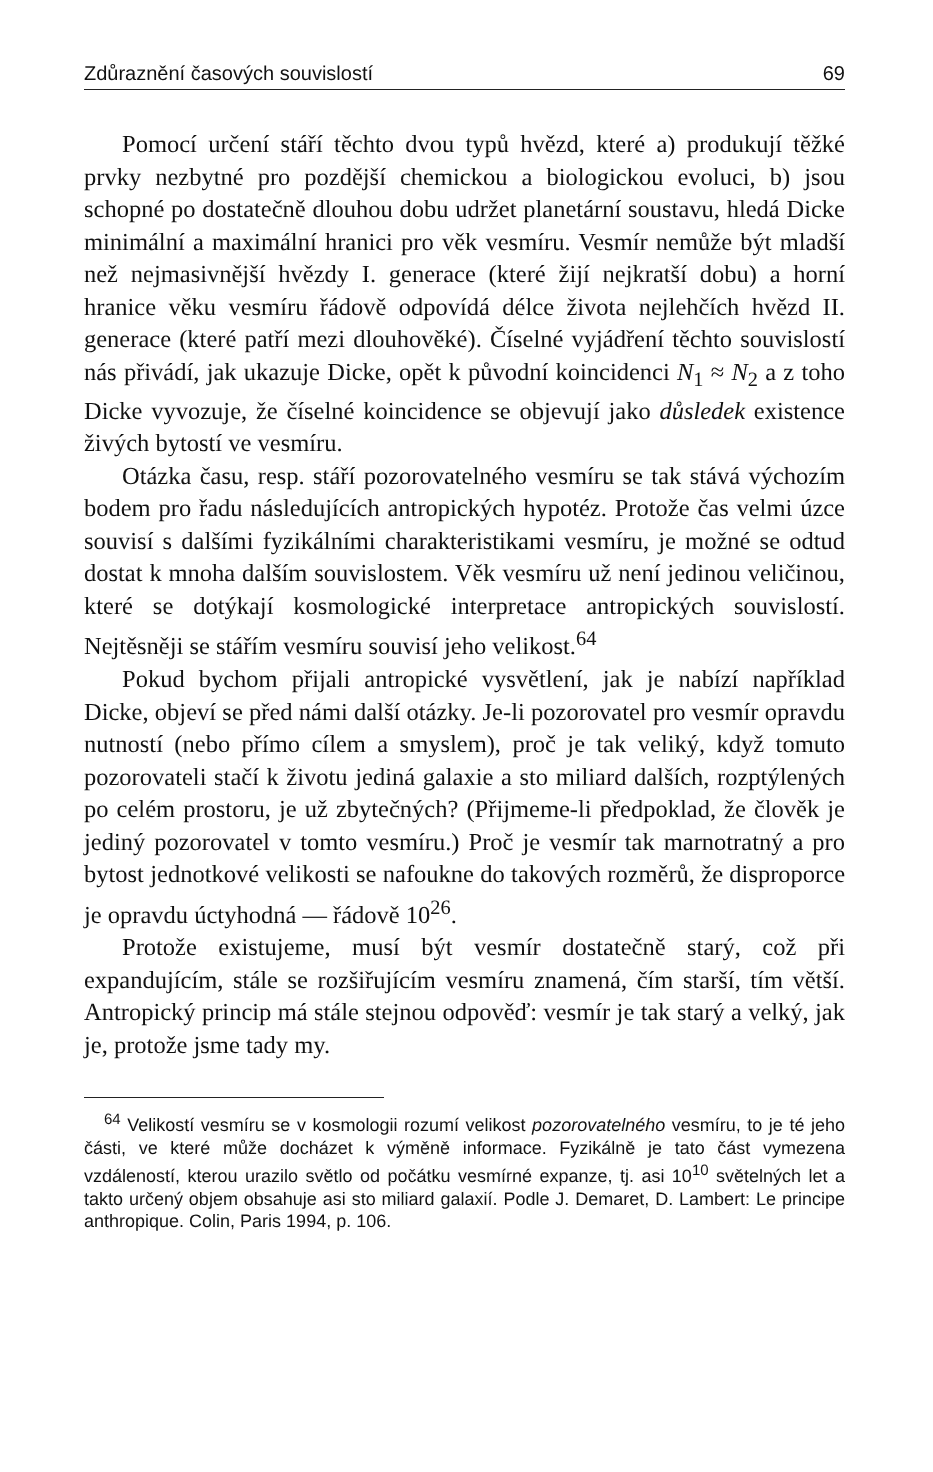Zdůraznění časových souvislostí 69
Pomocí určení stáří těchto dvou typů hvězd, které a) produkují těžké prvky nezbytné pro pozdější chemickou a biologickou evoluci, b) jsou schopné po dostatečně dlouhou dobu udržet planetární soustavu, hledá Dicke minimální a maximální hranici pro věk vesmíru. Vesmír nemůže být mladší než nejmasivnější hvězdy I. generace (které žijí nejkratší dobu) a horní hranice věku vesmíru řádově odpovídá délce života nejlehčích hvězd II. generace (které patří mezi dlouhověké). Číselné vyjádření těchto souvislostí nás přivádí, jak ukazuje Dicke, opět k původní koincidenci N<sub>1</sub> ≈ N<sub>2</sub> a z toho Dicke vyvozuje, že číselné koincidence se objevují jako důsledek existence živých bytostí ve vesmíru.
Otázka času, resp. stáří pozorovatelného vesmíru se tak stává výchozím bodem pro řadu následujících antropických hypotéz. Protože čas velmi úzce souvisí s dalšími fyzikálními charakteristikami vesmíru, je možné se odtud dostat k mnoha dalším souvislostem. Věk vesmíru už není jedinou veličinou, které se dotýkají kosmologické interpretace antropických souvislostí. Nejtěsněji se stářím vesmíru souvisí jeho velikost.<sup>64</sup>
Pokud bychom přijali antropické vysvětlení, jak je nabízí například Dicke, objeví se před námi další otázky. Je-li pozorovatel pro vesmír opravdu nutností (nebo přímo cílem a smyslem), proč je tak veliký, když tomuto pozorovateli stačí k životu jediná galaxie a sto miliard dalších, rozptýlených po celém prostoru, je už zbytečných? (Přijmeme-li předpoklad, že člověk je jediný pozorovatel v tomto vesmíru.) Proč je vesmír tak marnotratný a pro bytost jednotkové velikosti se nafoukne do takových rozměrů, že disproporce je opravdu úctyhodná — řádově 10<sup>26</sup>.
Protože existujeme, musí být vesmír dostatečně starý, což při expandujícím, stále se rozšiřujícím vesmíru znamená, čím starší, tím větší. Antropický princip má stále stejnou odpověď: vesmír je tak starý a velký, jak je, protože jsme tady my.
<sup>64</sup> Velikostí vesmíru se v kosmologii rozumí velikost pozorovatelného vesmíru, to je té jeho části, ve které může docházet k výměně informace. Fyzikálně je tato část vymezena vzdáleností, kterou urazilo světlo od počátku vesmírné expanze, tj. asi 10<sup>10</sup> světelných let a takto určený objem obsahuje asi sto miliard galaxií. Podle J. Demaret, D. Lambert: Le principe anthropique. Colin, Paris 1994, p. 106.